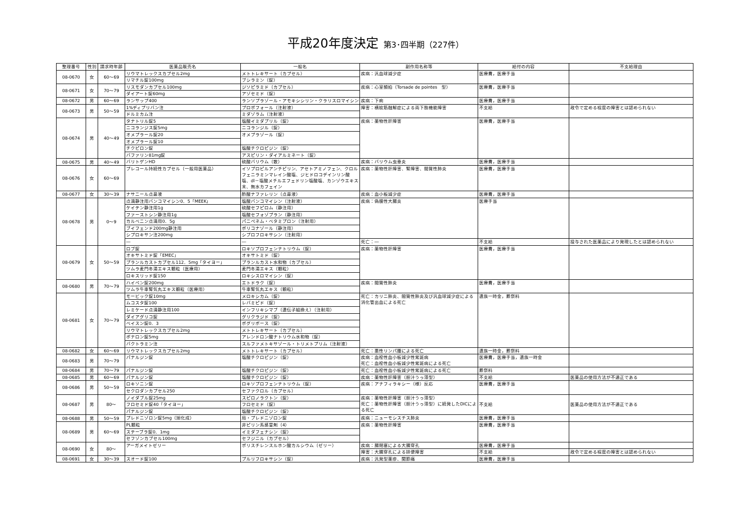平成20年度決定 第3･四半期（227件）
| 整理番号 | 性別 | 請求時年齢 | 医薬品販売名 | 一般名 | 副作用名称等 | 給付の内容 | 不支給理由 |
| --- | --- | --- | --- | --- | --- | --- | --- |
| 08-0670 | 女 | 60～69 | リウマトレックスカプセル2mg | メトトレキサート（カプセル） | 疾病：汎血球減少症 | 医療費，医療手当 | |
| | | | リマチル錠100mg | ブシラミン（錠） | | | |
| 08-0671 | 女 | 70～79 | リスモダンカプセル100mg | ジソピラミド（カプセル） | 疾病：心室頻拍（Torsade de pointes 型） | 医療費，医療手当 | |
| | | | ダイアート錠60mg | アゾセミド（錠） | | | |
| 08-0672 | 男 | 60～69 | ランサップ400 | ランソプラゾール・アモキシシリン・クラリスロマイシン | 疾病：下痢 | 医療費，医療手当 | |
| 08-0673 | 男 | 50～59 | 1%ディプリバン注 | プロポフォール（注射液） | 障害：横紋筋融解症による両下肢機能障害 | 不支給 | 政令で定める程度の障害とは認められない |
| | | | ドルミカム注 | ミダゾラム（注射液） | | | |
| 08-0674 | 男 | 40～49 | タナトリル錠5 | 塩酸イミダプリル（錠） | 疾病：薬物性肝障害 | 医療費，医療手当 | |
| | | | ニコランジス錠5mg | ニコランジル（錠） | | | |
| | | | オメプラール錠20 | オメプラゾール（錠） | | | |
| | | | オメプラール錠10 | | | | |
| | | | チクピロン錠 | 塩酸チクロピジン（錠） | | | |
| | | | バファリン81mg錠 | アスピリン・ダイアルミネート（錠） | | | |
| 08-0675 | 男 | 40～49 | バリトゲンHD | 硫酸バリウム（散） | 疾病：バリウム虫垂炎 | 医療費，医療手当 | |
| 08-0676 | 女 | 60～69 | プレコール持続性カプセル（一般用医薬品） | イソプロピルアンチピリン、アセトアミノフェン、クロルフェニラミンマレイン酸塩、ジヒドロコデインリン酸塩、dl－塩酸メチルエフェドリン塩酸塩、カンゾウエキス末、無水カフェイン | 疾病：薬物性肝障害、腎障害、間質性肺炎 | 医療費，医療手当 | |
| 08-0677 | 女 | 30～39 | ナサニール点鼻液 | 酢酸ナファレリン（点鼻液） | 疾病：血小板減少症 | 医療費，医療手当 | |
| 08-0678 | 男 | 0～9 | 点滴静注用バンコマイシン0．5「MEEK」 | 塩酸バンコマイシン（注射液） | 疾病：偽膜性大腸炎 | 医療手当 | |
| | | | ケイテン静注用1g | 硫酸セフピロム（静注用） | | | |
| | | | ファーストシン静注用1g | 塩酸セフォゾプラン（静注用） | | | |
| | | | カルベニン点滴用0．5g | パニペネム・ベタミプロン（注射用） | | | |
| | | | ブイフェンド200mg静注用 | ボリコナゾール（静注用） | | | |
| | | | シプロキサン注200mg | シプロフロキサシン（注射用） | | | |
| | | | ― | ― | 死亡：― | 不支給 | 投与された医薬品により発現したとは認められない |
| 08-0679 | 女 | 50～59 | ロブ錠 | ロキソプロフェンナトリウム（錠） | 疾病：薬物性肝障害 | 医療費，医療手当 | |
| | | | オキサトミド錠「EMEC」 | オキサトミド（錠） | | | |
| | | | プランルカストカプセル112．5mg「タイヨー」 | プランルカスト水和物（カプセル） | | | |
| | | | ツムラ麦門冬湯エキス顆粒（医療用） | 麦門冬湯エキス（顆粒） | | | |
| | | | ロキスリッド錠150 | ロキシスロマイシン（錠） | | | |
| 08-0680 | 男 | 70～79 | ハイペン錠200mg | エトドラク（錠） | 疾病：間質性肺炎 | 医療費，医療手当 | |
| | | | ツムラ牛車腎気丸エキス顆粒（医療用） | 牛車腎気丸エキス（顆粒） | | | |
| 08-0681 | 女 | 70～79 | モービック錠10mg | メロキシカム（錠） | 死亡：カリニ肺炎、間質性肺炎及び汎血球減少症による消化管出血による死亡 | 遺族一時金，葬祭料 | |
| | | | ムコスタ錠100 | レバミピド（錠） | | | |
| | | | レミケード点滴静注用100 | インフリキシマブ（遺伝子組換え）（注射用） | | | |
| | | | ダイアグリコ錠 | グリクラジド（錠） | | | |
| | | | ベイスン錠0．3 | ボグリボース（錠） | | | |
| | | | リウマトレックスカプセル2mg | メトトレキサート（カプセル） | | | |
| | | | ボナロン錠5mg | アレンドロン酸ナトリウム水和物（錠） | | | |
| | | | バクトラミン注 | スルファメトキサゾール・トリメトプリム（注射液） | | | |
| 08-0682 | 女 | 60～69 | リウマトレックスカプセル2mg | メトトレキサート（カプセル） | 死亡：悪性リンパ腫による死亡 | 遺族一時金，葬祭料 | |
| 08-0683 | 男 | 70～79 | パナルジン錠 | 塩酸チクロピジン（錠） | 疾病：血栓性血小板減少性紫斑病 死亡：血栓性血小板減少性紫斑病による死亡 | 医療費，医療手当，遺族一時金 | |
| 08-0684 | 男 | 70～79 | パナルジン錠 | 塩酸チクロピジン（錠） | 死亡：血栓性血小板減少性紫斑病による死亡 | 葬祭料 | |
| 08-0685 | 男 | 60～69 | パナルジン錠 | 塩酸チクロピジン（錠） | 疾病：薬物性肝障害（胆汁うっ滞型） | 不支給 | 医薬品の使用方法が不適正である |
| 08-0686 | 男 | 50～59 | ロキソニン錠 | ロキソプロフェンナトリウム（錠） | 疾病：アナフィラキシー（様）反応 | 医療費，医療手当 | |
| | | | セクロダンカプセル250 | セファクロル（カプセル） | | | |
| 08-0687 | 男 | 80～ | ノイダブル錠25mg | スピロノラクトン（錠） | 疾病：薬物性肝障害（胆汁うっ滞型） 死亡：薬物性肝障害（胆汁うっ滞型）に続発したDICによる死亡 | 不支給 | 医薬品の使用方法が不適正である |
| | | | フロセミド錠40「タイヨー」 | フロセミド（錠） | | | |
| | | | パナルジン錠 | 塩酸チクロピジン（錠） | | | |
| 08-0688 | 男 | 50～59 | プレドニゾロン錠5mg（旭化成） | 局・プレドニゾロン錠 | 疾病：ニューモシスチス肺炎 | 医療費，医療手当 | |
| 08-0689 | 男 | 60～69 | PL顆粒 | 非ピリン系感冒剤（4） | 疾病：薬物性肝障害 | 医療費，医療手当 | |
| | | | ステーブラ錠0．1mg | イミダフェナシン（錠） | | | |
| | | | セフゾンカプセル100mg | セフジニル（カプセル） | | | |
| 08-0690 | 女 | 80～ | アーガメイトゼリー | ポリスチレンスルホン酸カルシウム（ゼリー） | 疾病：腸閉塞による大腸穿孔 | 医療費，医療手当 | |
| | | | | | 障害：大腸穿孔による排便障害 | 不支給 | 政令で定める程度の障害とは認められない |
| 08-0691 | 女 | 30～39 | スオード錠100 | プルリフロキサシン（錠） | 疾病：汎発型薬疹、関節痛 | 医療費，医療手当 | |